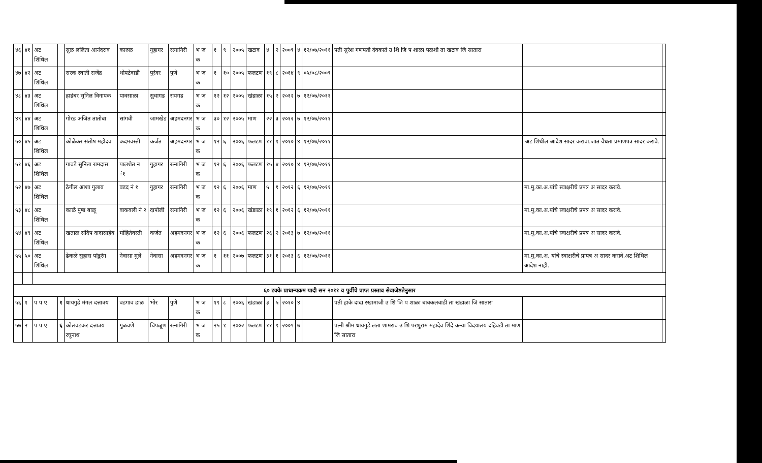| ४६ | ४१ | अट शिथिल | | सुळ ललिता आनंदराव | कारुळ | गुहागर | रत्नागिरी | भ ज क | १ | ९ | २००५ | खटाव | ४ | २ | २००९ | ४ | १२/०७/२०११ | पती सुरेश गणपती देवकाते उ शि जि प शाळा पळशी ता खटाव जि सातारा | | |
| ४७ | ४२ | अट शिथिल | | सरक स्वाती राजेंद्र | थोपटेवाडी | पुरंदर | पुणे | भ ज क | १ | १० | २००५ | फलटण | १९ | ८ | २०१४ | ९ | ०५/०८/२००९ | | | |
| ४८ | ४३ | अट शिथिल | | हाडंबर सुनिल विनायक | पावसाळा | सुधागड | रायगड | भ ज क | १२ | १२ | २००५ | खंडाळा | १५ | २ | २०१२ | ७ | १२/०७/२०११ | | | |
| ४९ | ४४ | अट शिथिल | | गोरड अजित तातोबा | सांगवी | जामखेड | अहमदनगर | भ ज क | ३० | १२ | २००५ | माण | २२ | ३ | २०१२ | ७ | १२/०७/२०११ | | | |
| ५० | ४५ | अट शिथिल | | कोळेकर संतोष महोदव | कदमवस्ती | कर्जत | अहमदनगर | भ ज क | १२ | ६ | २००६ | फलटण | ११ | १ | २०१० | ४ | १२/०७/२०११ | | अट शिथील आदेश सादर करावा.जात वैधता प्रमाणपत्र सादर करावे. | |
| ५१ | ४६ | अट शिथिल | | गावडे सुनिता रामदास | पालशेत न ं१ | गुहागर | रत्नागिरी | भ ज क | १२ | ६ | २००६ | फलटण | १५ | ४ | २०१० | ४ | १२/०७/२०११ | | | |
| ५२ | ४७ | अट शिथिल | | ठेगील आशा गुलाब | वडद नं १ | गुहागर | रत्नागिरी | भ ज क | १२ | ६ | २००६ | माण | ५ | १ | २०१२ | ६ | १२/०७/२०११ | | मा.मु.का.अ.यांचे स्वाक्षरीचे प्रपत्र अ सादर करावे. | |
| ५३ | ४८ | अट शिथिल | | काळे पुषा बाळू | वाकवली नं २ | दापोली | रत्नागिरी | भ ज क | १२ | ६ | २००६ | खंडाळा | १९ | १ | २०१२ | ६ | १२/०७/२०११ | | मा.मु.का.अ.यांचे स्वाक्षरीचे प्रपत्र अ सादर करावे. | |
| ५४ | ४९ | अट शिथिल | | खताळ संदिप दादासाहेब | मोहितेवस्ती | कर्जत | अहमदनगर | भ ज क | १२ | ६ | २००६ | फलटण | २६ | २ | २०१३ | ७ | १२/०७/२०११ | | मा.मु.का.अ.यांचे स्वाक्षरीचे प्रपत्र अ सादर करावे. | |
| ५५ | ५० | अट शिथिल | | ढेकळे सुहास पांडुरंग | नेवासा मुले | नेवासा | अहमदनगर | भ ज क | १ | ११ | २००७ | फलटण | ३१ | १ | २०१३ | ६ | १२/०७/२०११ | | मा.मु.का.अ. यांचे स्वाक्षरीचे प्रापत्र अ सादर करावे.अट शिथिल आदेश नाही. | |
| ६० टक्के प्राधान्यक्रम यादी सन २०११ व पुर्वीचे प्राप्त प्रस्ताव सेवाजेष्ठतेनुसार | | | | | | | | | | | | | | | | | | | | |
| ५६ | १ | प प ए | १ | धायगुडे मंगल दत्तात्रय | वडगाव डाळ | भोर | पुणे | भ ज क | १९ | ८ | २००६ | खंडाळा | ३ | ५ | २०१० | ४ | | पती हाके दादा रखामाजी उ शि जि प शाळा बावकलवाडी ता खंडाळा जि सातारा | | |
| ५७ | २ | प प ए | ६ | कोलवडकर दत्तात्रय रघूनाथ | गुळवणे | चिपळूण | रत्नागिरी | भ ज क | २५ | १ | २००२ | फलटण | ११ | ९ | २००९ | ७ | | पत्नी श्रीम धायगुडे लता शामराव उ शि परशुराम महादेव शिंदे कन्या विदयालय दहिवडी ता माण जि सातारा | | |